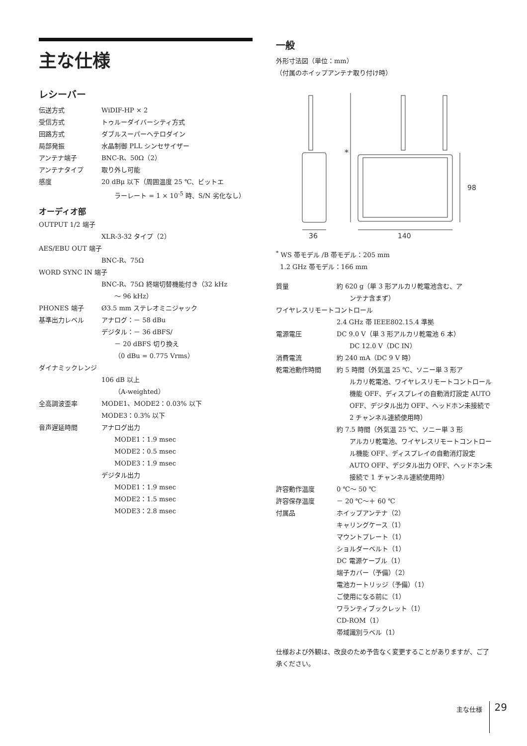主な仕様
レシーバー
| 伝送方式 | WiDIF-HP × 2 |
| 受信方式 | トゥルーダイバーシティ方式 |
| 回路方式 | ダブルスーパーヘテロダイン |
| 局部発振 | 水晶制御 PLL シンセサイザー |
| アンテナ端子 | BNC-R、50Ω（2） |
| アンテナタイプ | 取り外し可能 |
| 感度 | 20 dBμ 以下（周囲温度 25 ℃、ビットエ ラーレート = 1 × 10<sup>-5</sup> 時、S/N 劣化なし） |
オーディオ部
| OUTPUT 1/2 端子 | |
| | XLR-3-32 タイプ（2） |
| AES/EBU OUT 端子 | |
| | BNC-R、75Ω |
| WORD SYNC IN 端子 | |
| | BNC-R、75Ω 終端切替機能付き（32 kHz ～ 96 kHz） |
| PHONES 端子 | Ø3.5 mm ステレオミニジャック |
| 基準出力レベル | アナログ：－ 58 dBu デジタル：－ 36 dBFS/ － 20 dBFS 切り換え （0 dBu = 0.775 Vrms） |
| ダイナミックレンジ | |
| | 106 dB 以上 （A-weighted） |
| 全高調波歪率 | MODE1、MODE2：0.03% 以下 MODE3：0.3% 以下 |
| 音声遅延時間 | アナログ出力 MODE1：1.9 msec MODE2：0.5 msec MODE3：1.9 msec デジタル出力 MODE1：1.9 msec MODE2：1.5 msec MODE3：2.8 msec |
一般
外形寸法図（単位：mm）
（付属のホイップアンテナ取り付け時）
*
98
36
140
<sup>*</sup> WS 帯モデル /B 帯モデル：205 mm
1.2 GHz 帯モデル：166 mm
| 質量 | 約 620 g（単 3 形アルカリ乾電池含む、ア ンテナ含まず） |
| ワイヤレスリモートコントロール | |
| | 2.4 GHz 帯 IEEE802.15.4 準拠 |
| 電源電圧 | DC 9.0 V（単 3 形アルカリ乾電池 6 本） DC 12.0 V（DC IN） |
| 消費電流 | 約 240 mA（DC 9 V 時） |
| 乾電池動作時間 | 約 5 時間（外気温 25 ℃、ソニー単 3 形ア ルカリ乾電池、ワイヤレスリモートコントロール機能 OFF、ディスプレイの自動消灯設定 AUTO OFF、デジタル出力 OFF、ヘッドホン未接続で 2 チャンネル連続使用時） 約 7.5 時間（外気温 25 ℃、ソニー単 3 形 アルカリ乾電池、ワイヤレスリモートコントロール機能 OFF、ディスプレイの自動消灯設定 AUTO OFF、デジタル出力 OFF、ヘッドホン未接続で 1 チャンネル連続使用時） |
| 許容動作温度 | 0 ℃～ 50 ℃ |
| 許容保存温度 | － 20 ℃～＋ 60 ℃ |
| 付属品 | ホイップアンテナ（2） キャリングケース（1） マウントプレート（1） ショルダーベルト（1） DC 電源ケーブル（1） 端子カバー（予備）（2） 電池カートリッジ（予備）（1） ご使用になる前に（1） ワランティブックレット（1） CD-ROM（1） 帯域識別ラベル（1） |
仕様および外観は、改良のため予告なく変更することがありますが、ご了承ください。
主な仕様 29